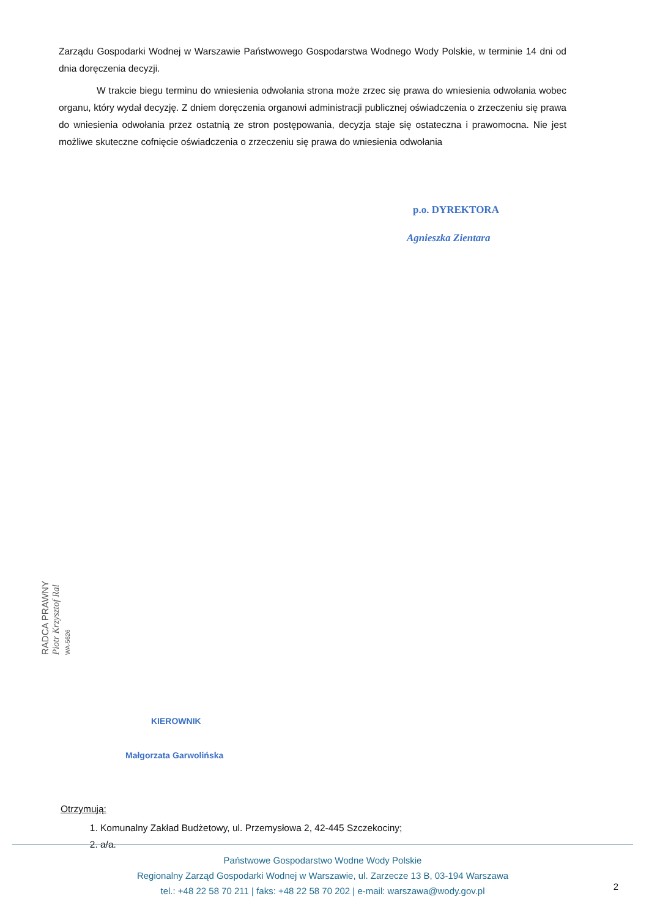Zarządu Gospodarki Wodnej w Warszawie Państwowego Gospodarstwa Wodnego Wody Polskie, w terminie 14 dni od dnia doręczenia decyzji.
W trakcie biegu terminu do wniesienia odwołania strona może zrzec się prawa do wniesienia odwołania wobec organu, który wydał decyzję. Z dniem doręczenia organowi administracji publicznej oświadczenia o zrzeczeniu się prawa do wniesienia odwołania przez ostatnią ze stron postępowania, decyzja staje się ostateczna i prawomocna. Nie jest możliwe skuteczne cofnięcie oświadczenia o zrzeczeniu się prawa do wniesienia odwołania
p.o. DYREKTORA
Agnieszka Zientara
RADCA PRAWNY
Piotr Krzysztof Ral
WA-5626
KIEROWNIK
Małgorzata Garwolińska
Otrzymują:
1. Komunalny Zakład Budżetowy, ul. Przemysłowa 2, 42-445 Szczekociny;
2. a/a.
Państwowe Gospodarstwo Wodne Wody Polskie
Regionalny Zarząd Gospodarki Wodnej w Warszawie, ul. Zarzecze 13 B, 03-194 Warszawa
tel.: +48 22 58 70 211 | faks: +48 22 58 70 202 | e-mail: warszawa@wody.gov.pl
2